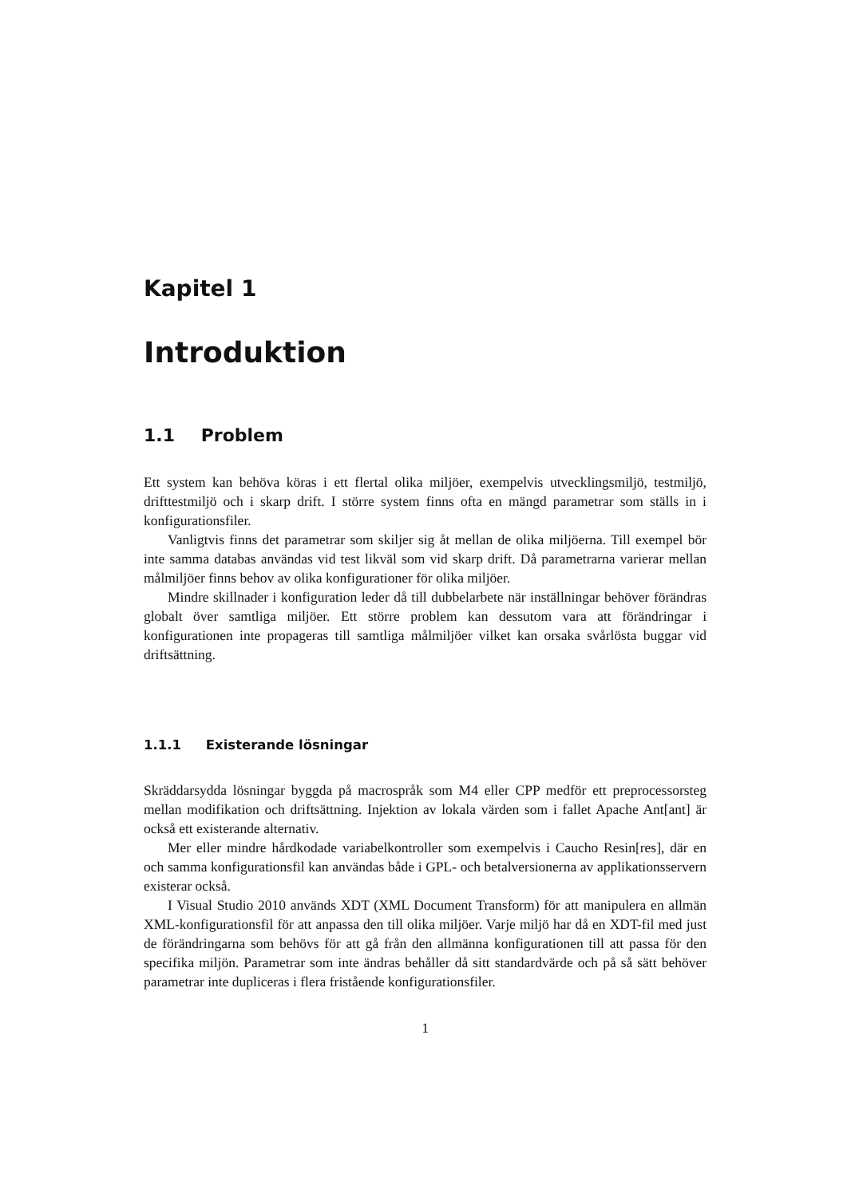Kapitel 1
Introduktion
1.1 Problem
Ett system kan behöva köras i ett flertal olika miljöer, exempelvis utvecklingsmiljö, testmiljö, drifttestmiljö och i skarp drift. I större system finns ofta en mängd parametrar som ställs in i konfigurationsfiler.
Vanligtvis finns det parametrar som skiljer sig åt mellan de olika miljöerna. Till exempel bör inte samma databas användas vid test likväl som vid skarp drift. Då parametrarna varierar mellan målmiljöer finns behov av olika konfigurationer för olika miljöer.
Mindre skillnader i konfiguration leder då till dubbelarbete när inställningar behöver förändras globalt över samtliga miljöer. Ett större problem kan dessutom vara att förändringar i konfigurationen inte propageras till samtliga målmiljöer vilket kan orsaka svårlösta buggar vid driftsättning.
1.1.1 Existerande lösningar
Skräddarsydda lösningar byggda på macrospråk som M4 eller CPP medför ett preprocessorsteg mellan modifikation och driftsättning. Injektion av lokala värden som i fallet Apache Ant[ant] är också ett existerande alternativ.
Mer eller mindre hårdkodade variabelkontroller som exempelvis i Caucho Resin[res], där en och samma konfigurationsfil kan användas både i GPL- och betalversionerna av applikationsservern existerar också.
I Visual Studio 2010 används XDT (XML Document Transform) för att manipulera en allmän XML-konfigurationsfil för att anpassa den till olika miljöer. Varje miljö har då en XDT-fil med just de förändringarna som behövs för att gå från den allmänna konfigurationen till att passa för den specifika miljön. Parametrar som inte ändras behåller då sitt standardvärde och på så sätt behöver parametrar inte dupliceras i flera fristående konfigurationsfiler.
1